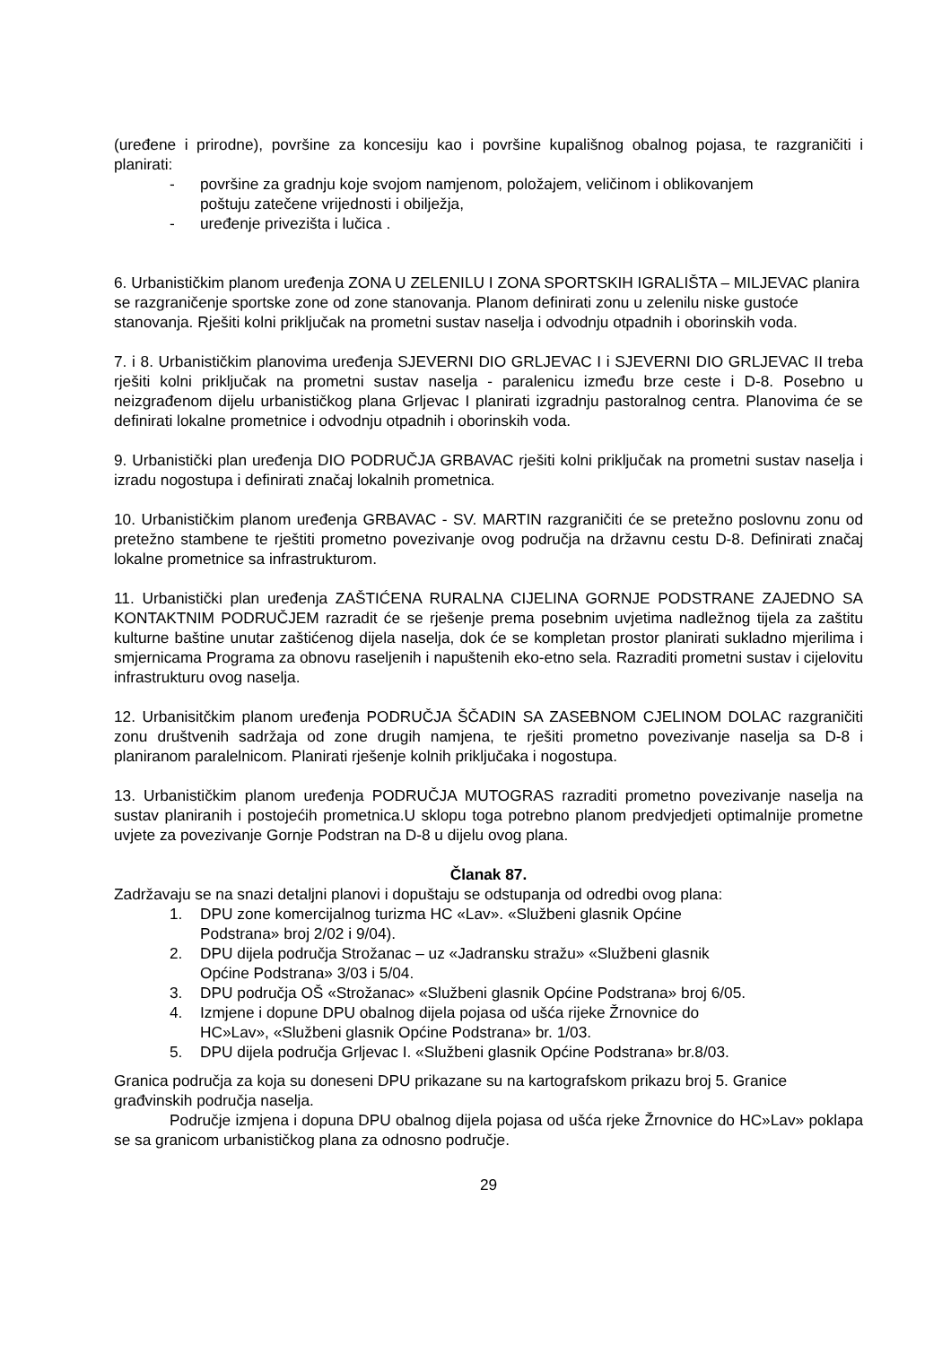(uređene i prirodne), površine za koncesiju kao i površine kupališnog obalnog pojasa, te razgraničiti i planirati:
- površine za gradnju koje svojom namjenom, položajem, veličinom i oblikovanjem poštuju zatečene vrijednosti i obilježja,
- uređenje privezišta i lučica .
6. Urbanističkim planom uređenja ZONA U ZELENILU I ZONA SPORTSKIH IGRALIŠTA – MILJEVAC planira se razgraničenje sportske zone od zone stanovanja. Planom definirati zonu u zelenilu niske gustoće stanovanja. Rješiti kolni priključak na prometni sustav naselja i odvodnju otpadnih i oborinskih voda.
7. i 8. Urbanističkim planovima uređenja SJEVERNI DIO GRLJEVAC I i SJEVERNI DIO GRLJEVAC II treba rješiti kolni priključak na prometni sustav naselja - paralenicu između brze ceste i D-8. Posebno u neizgrađenom dijelu urbanističkog plana Grljevac I planirati izgradnju pastoralnog centra. Planovima će se definirati lokalne prometnice i odvodnju otpadnih i oborinskih voda.
9. Urbanistički plan uređenja DIO PODRUČJA GRBAVAC rješiti kolni priključak na prometni sustav naselja i izradu nogostupa i definirati značaj lokalnih prometnica.
10. Urbanističkim planom uređenja GRBAVAC - SV. MARTIN razgraničiti će se pretežno poslovnu zonu od pretežno stambene te rještiti prometno povezivanje ovog područja na državnu cestu D-8. Definirati značaj lokalne prometnice sa infrastrukturom.
11. Urbanistički plan uređenja ZAŠTIĆENA RURALNA CIJELINA GORNJE PODSTRANE ZAJEDNO SA KONTAKTNIM PODRUČJEM razradit će se rješenje prema posebnim uvjetima nadležnog tijela za zaštitu kulturne baštine unutar zaštićenog dijela naselja, dok će se kompletan prostor planirati sukladno mjerilima i smjernicama Programa za obnovu raseljenih i napuštenih eko-etno sela. Razraditi prometni sustav i cijelovitu infrastrukturu ovog naselja.
12. Urbanisitčkim planom uređenja PODRUČJA ŠČADIN SA ZASEBNOM CJELINOM DOLAC razgraničiti zonu društvenih sadržaja od zone drugih namjena, te rješiti prometno povezivanje naselja sa D-8 i planiranom paralelnicom. Planirati rješenje kolnih priključaka i nogostupa.
13. Urbanističkim planom uređenja PODRUČJA MUTOGRAS razraditi prometno povezivanje naselja na sustav planiranih i postojećih prometnica.U sklopu toga potrebno planom predvjedjeti optimalnije prometne uvjete za povezivanje Gornje Podstran na D-8 u dijelu ovog plana.
Članak 87.
Zadržavaju se na snazi detaljni planovi i dopuštaju se odstupanja od odredbi ovog plana:
1. DPU zone komercijalnog turizma HC «Lav». «Službeni glasnik Općine Podstrana» broj 2/02 i 9/04).
2. DPU dijela područja Strožanac – uz «Jadransku stražu» «Službeni glasnik Općine Podstrana» 3/03 i 5/04.
3. DPU područja OŠ «Strožanac» «Službeni glasnik Općine Podstrana» broj 6/05.
4. Izmjene i dopune DPU obalnog dijela pojasa od ušća rijeke Žrnovnice do HC»Lav», «Službeni glasnik Općine Podstrana» br. 1/03.
5. DPU dijela područja Grljevac I. «Službeni glasnik Općine Podstrana» br.8/03.
Granica područja za koja su doneseni DPU prikazane su na kartografskom prikazu broj 5. Granice građvinskih područja naselja.
Područje izmjena i dopuna DPU obalnog dijela pojasa od ušća rjeke Žrnovnice do HC»Lav» poklapa se sa granicom urbanističkog plana za odnosno područje.
29